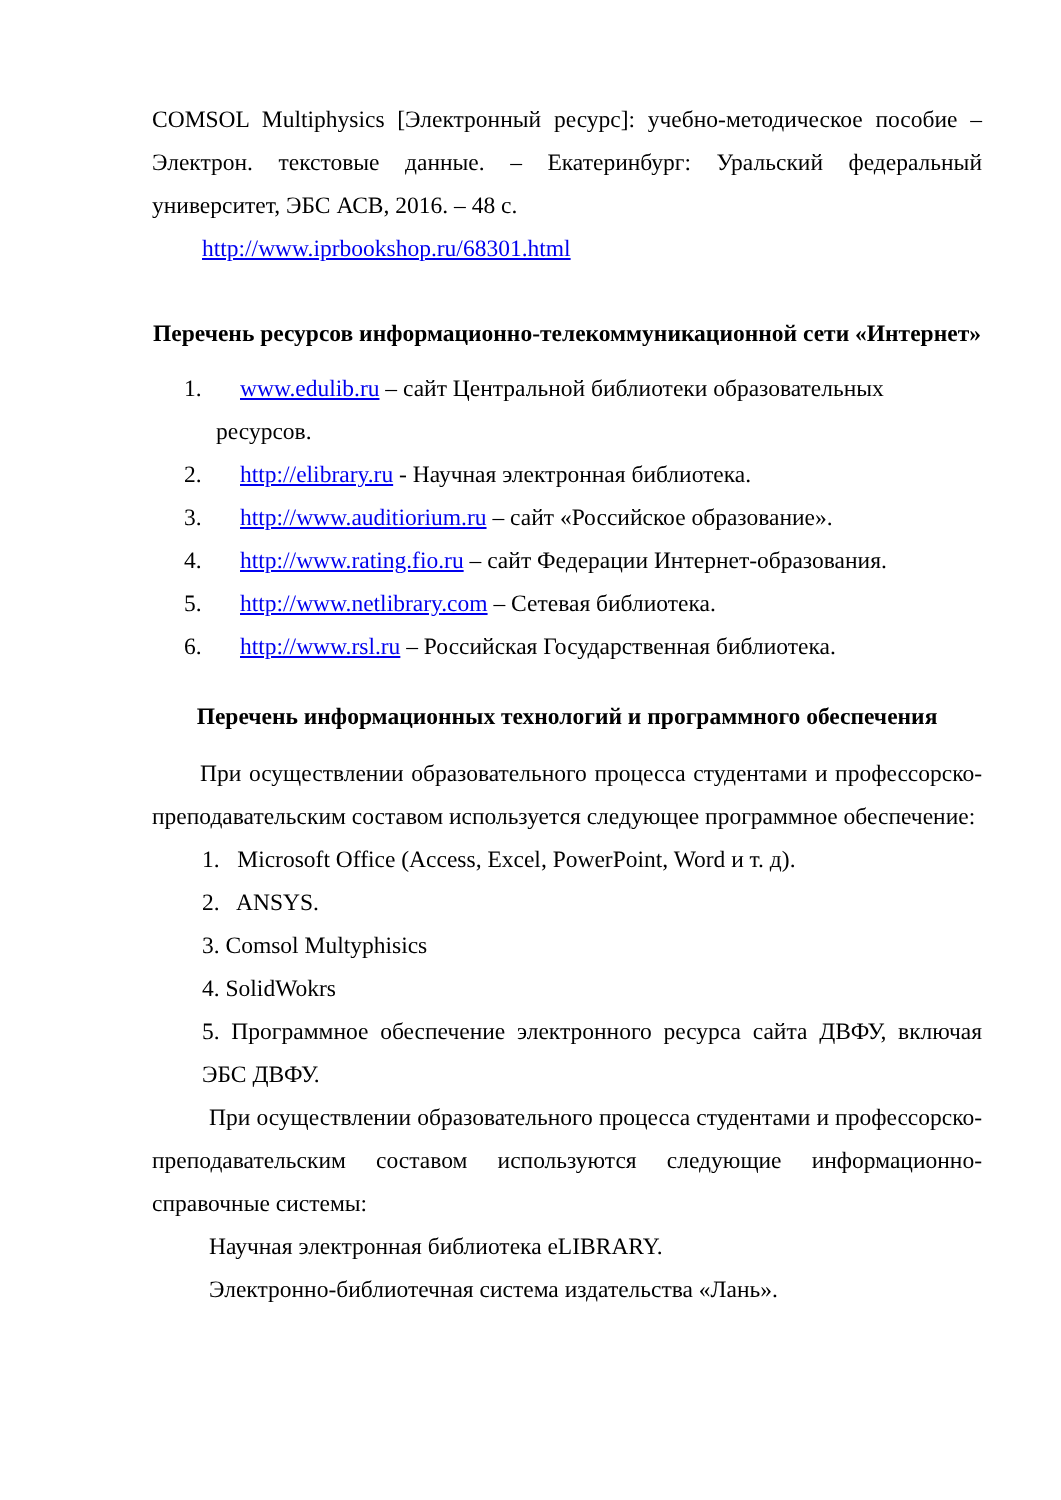COMSOL Multiphysics [Электронный ресурс]: учебно-методическое пособие – Электрон. текстовые данные. – Екатеринбург: Уральский федеральный университет, ЭБС АСВ, 2016. – 48 с.
http://www.iprbookshop.ru/68301.html
Перечень ресурсов информационно-телекоммуникационной сети «Интернет»
1. www.edulib.ru – сайт Центральной библиотеки образовательных
ресурсов.
2. http://elibrary.ru - Научная электронная библиотека.
3. http://www.auditiorium.ru – сайт «Российское образование».
4. http://www.rating.fio.ru – сайт Федерации Интернет-образования.
5. http://www.netlibrary.com – Сетевая библиотека.
6. http://www.rsl.ru – Российская Государственная библиотека.
Перечень информационных технологий и программного обеспечения
При осуществлении образовательного процесса студентами и профессорско-преподавательским составом используется следующее программное обеспечение:
1. Microsoft Office (Access, Excel, PowerPoint, Word и т. д).
2. ANSYS.
3. Comsol Multyphisics
4. SolidWokrs
5. Программное обеспечение электронного ресурса сайта ДВФУ, включая ЭБС ДВФУ.
При осуществлении образовательного процесса студентами и профессорско-преподавательским составом используются следующие информационно-справочные системы:
Научная электронная библиотека eLIBRARY.
Электронно-библиотечная система издательства «Лань».